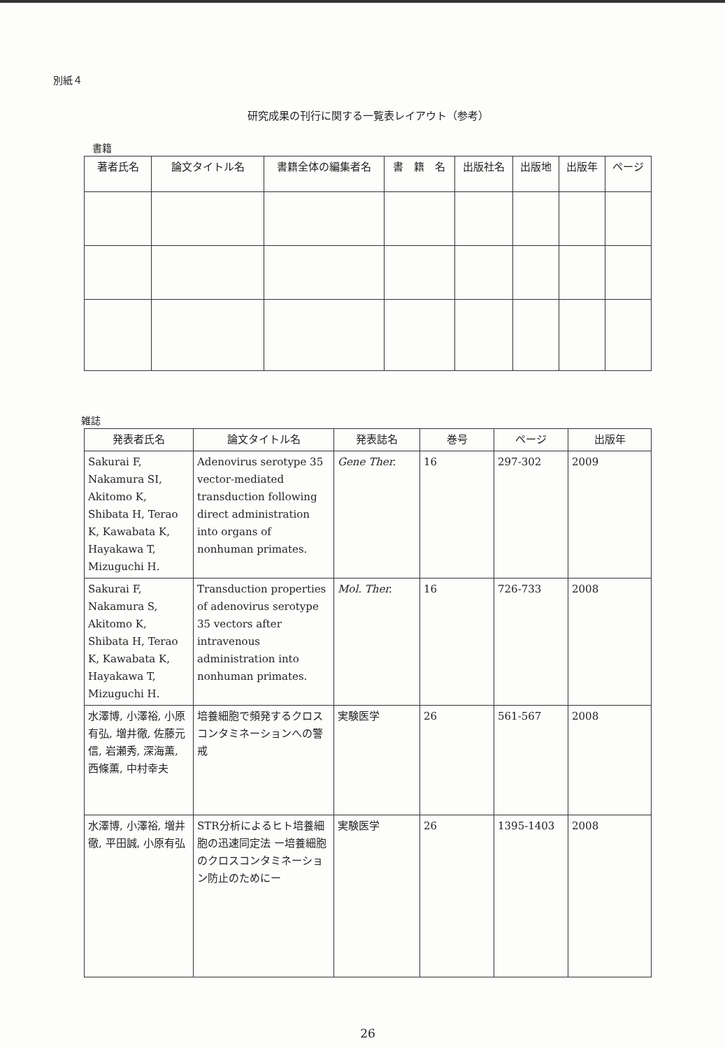別紙４
研究成果の刊行に関する一覧表レイアウト（参考）
書籍
| 著者氏名 | 論文タイトル名 | 書籍全体の編集者名 | 書 籍 名 | 出版社名 | 出版地 | 出版年 | ページ |
| --- | --- | --- | --- | --- | --- | --- | --- |
雑誌
| 発表者氏名 | 論文タイトル名 | 発表誌名 | 巻号 | ページ | 出版年 |
| --- | --- | --- | --- | --- | --- |
| Sakurai F, Nakamura SI, Akitomo K, Shibata H, Terao K, Kawabata K, Hayakawa T, Mizuguchi H. | Adenovirus serotype 35 vector-mediated transduction following direct administration into organs of nonhuman primates. | Gene Ther. | 16 | 297-302 | 2009 |
| Sakurai F, Nakamura S, Akitomo K, Shibata H, Terao K, Kawabata K, Hayakawa T, Mizuguchi H. | Transduction properties of adenovirus serotype 35 vectors after intravenous administration into nonhuman primates. | Mol. Ther. | 16 | 726-733 | 2008 |
| 水澤博, 小澤裕, 小原有弘, 増井徹, 佐藤元信, 岩瀬秀, 深海薫, 西條薫, 中村幸夫 | 培養細胞で頻発するクロスコンタミネーションへの警戒 | 実験医学 | 26 | 561-567 | 2008 |
| 水澤博, 小澤裕, 増井徹, 平田誠, 小原有弘 | STR分析によるヒト培養細胞の迅速同定法 ー培養細胞のクロスコンタミネーション防止のためにー | 実験医学 | 26 | 1395-1403 | 2008 |
26